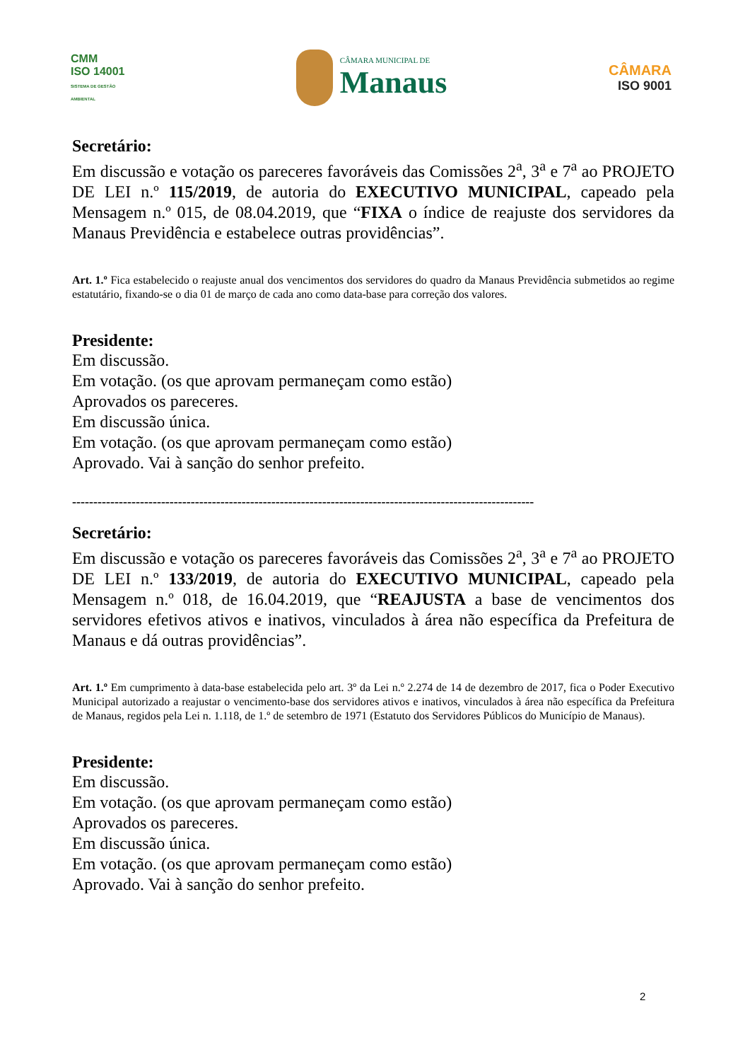CMM
ISO 14001
SISTEMA DE GESTÃO AMBIENTAL
CÂMARA MUNICIPAL DE
Manaus
CÂMARA
ISO 9001
Secretário:
Em discussão e votação os pareceres favoráveis das Comissões 2<sup>a</sup>, 3<sup>a</sup> e 7<sup>a</sup> ao PROJETO DE LEI n.º 115/2019, de autoria do EXECUTIVO MUNICIPAL, capeado pela Mensagem n.º 015, de 08.04.2019, que “FIXA o índice de reajuste dos servidores da Manaus Previdência e estabelece outras providências”.
Art. 1.º Fica estabelecido o reajuste anual dos vencimentos dos servidores do quadro da Manaus Previdência submetidos ao regime estatutário, fixando-se o dia 01 de março de cada ano como data-base para correção dos valores.
Presidente:
Em discussão.
Em votação. (os que aprovam permaneçam como estão)
Aprovados os pareceres.
Em discussão única.
Em votação. (os que aprovam permaneçam como estão)
Aprovado. Vai à sanção do senhor prefeito.
-------------------------------------------------------------------------------------------------------------
Secretário:
Em discussão e votação os pareceres favoráveis das Comissões 2<sup>a</sup>, 3<sup>a</sup> e 7<sup>a</sup> ao PROJETO DE LEI n.º 133/2019, de autoria do EXECUTIVO MUNICIPAL, capeado pela Mensagem n.º 018, de 16.04.2019, que “REAJUSTA a base de vencimentos dos servidores efetivos ativos e inativos, vinculados à área não específica da Prefeitura de Manaus e dá outras providências”.
Art. 1.º Em cumprimento à data-base estabelecida pelo art. 3º da Lei n.º 2.274 de 14 de dezembro de 2017, fica o Poder Executivo Municipal autorizado a reajustar o vencimento-base dos servidores ativos e inativos, vinculados à área não específica da Prefeitura de Manaus, regidos pela Lei n. 1.118, de 1.º de setembro de 1971 (Estatuto dos Servidores Públicos do Município de Manaus).
Presidente:
Em discussão.
Em votação. (os que aprovam permaneçam como estão)
Aprovados os pareceres.
Em discussão única.
Em votação. (os que aprovam permaneçam como estão)
Aprovado. Vai à sanção do senhor prefeito.
2